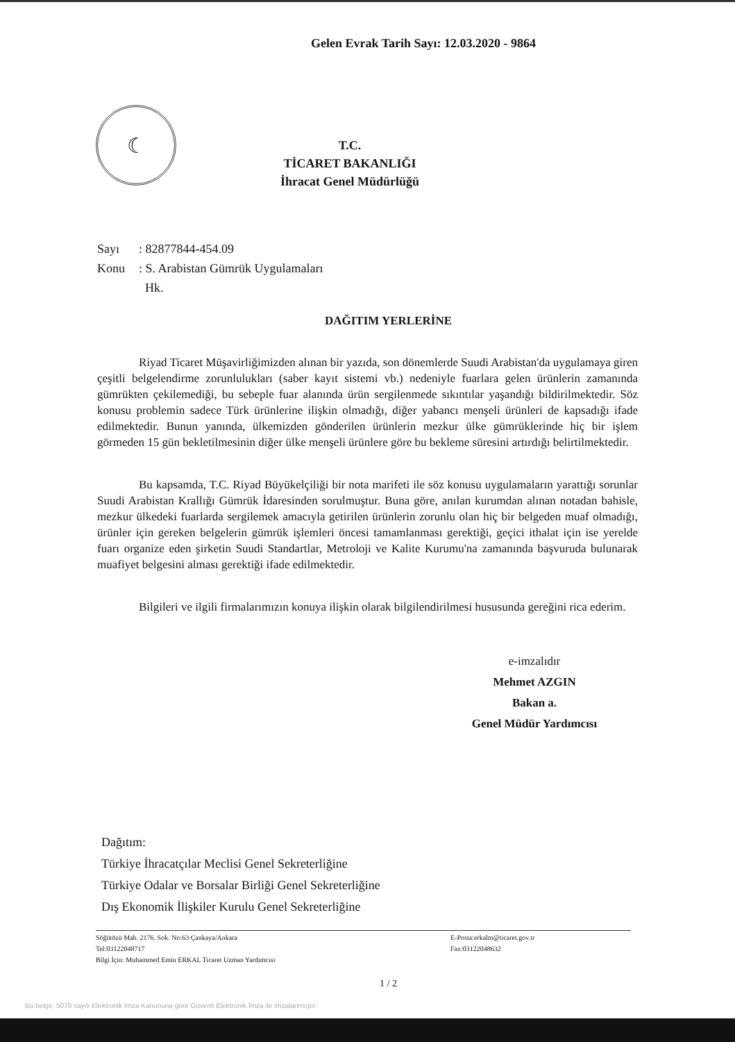Gelen Evrak Tarih Sayı: 12.03.2020 - 9864
☾
T.C.
TİCARET BAKANLIĞI
İhracat Genel Müdürlüğü
Sayı: 82877844-454.09
Konu: S. Arabistan Gümrük Uygulamaları
Hk.
DAĞITIM YERLERİNE
Riyad Ticaret Müşavirliğimizden alınan bir yazıda, son dönemlerde Suudi Arabistan'da uygulamaya giren çeşitli belgelendirme zorunlulukları (saber kayıt sistemi vb.) nedeniyle fuarlara gelen ürünlerin zamanında gümrükten çekilemediği, bu sebeple fuar alanında ürün sergilenmede sıkıntılar yaşandığı bildirilmektedir. Söz konusu problemin sadece Türk ürünlerine ilişkin olmadığı, diğer yabancı menşeli ürünleri de kapsadığı ifade edilmektedir. Bunun yanında, ülkemizden gönderilen ürünlerin mezkur ülke gümrüklerinde hiç bir işlem görmeden 15 gün bekletilmesinin diğer ülke menşeli ürünlere göre bu bekleme süresini artırdığı belirtilmektedir.
Bu kapsamda, T.C. Riyad Büyükelçiliği bir nota marifeti ile söz konusu uygulamaların yarattığı sorunlar Suudi Arabistan Krallığı Gümrük İdaresinden sorulmuştur. Buna göre, anılan kurumdan alınan notadan bahisle, mezkur ülkedeki fuarlarda sergilemek amacıyla getirilen ürünlerin zorunlu olan hiç bir belgeden muaf olmadığı, ürünler için gereken belgelerin gümrük işlemleri öncesi tamamlanması gerektiği, geçici ithalat için ise yerelde fuarı organize eden şirketin Suudi Standartlar, Metroloji ve Kalite Kurumu'na zamanında başvuruda bulunarak muafiyet belgesini alması gerektiği ifade edilmektedir.
Bilgileri ve ilgili firmalarımızın konuya ilişkin olarak bilgilendirilmesi hususunda gereğini rica ederim.
e-imzalıdır
Mehmet AZGIN
Bakan a.
Genel Müdür Yardımcısı
Dağıtım:
Türkiye İhracatçılar Meclisi Genel Sekreterliğine
Türkiye Odalar ve Borsalar Birliği Genel Sekreterliğine
Dış Ekonomik İlişkiler Kurulu Genel Sekreterliğine
Söğütözü Mah. 2176. Sok. No:63 Çankaya/Ankara
Tel:03122048717
Bilgi İçin: Muhammed Emin ERKAL Ticaret Uzman Yardımcısı
E-Posta:erkalm@ticaret.gov.tr
Fax:03122048632
1 / 2
Bu belge, 5070 sayılı Elektronik İmza Kanununa göre Güvenli Elektronik İmza ile imzalanmıştır.